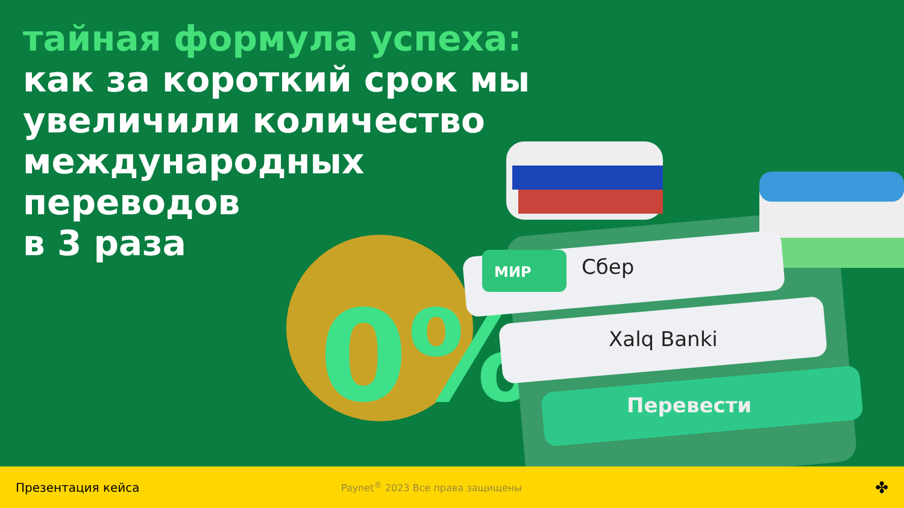тайная формула успеха:
как за короткий срок мы
увеличили количество
международных
переводов
в 3 раза
0%
МИР
Сбер
Xalq Banki
Перевести
Презентация кейса
Paynet<sup>®</sup> 2023 Все права защищены
✤